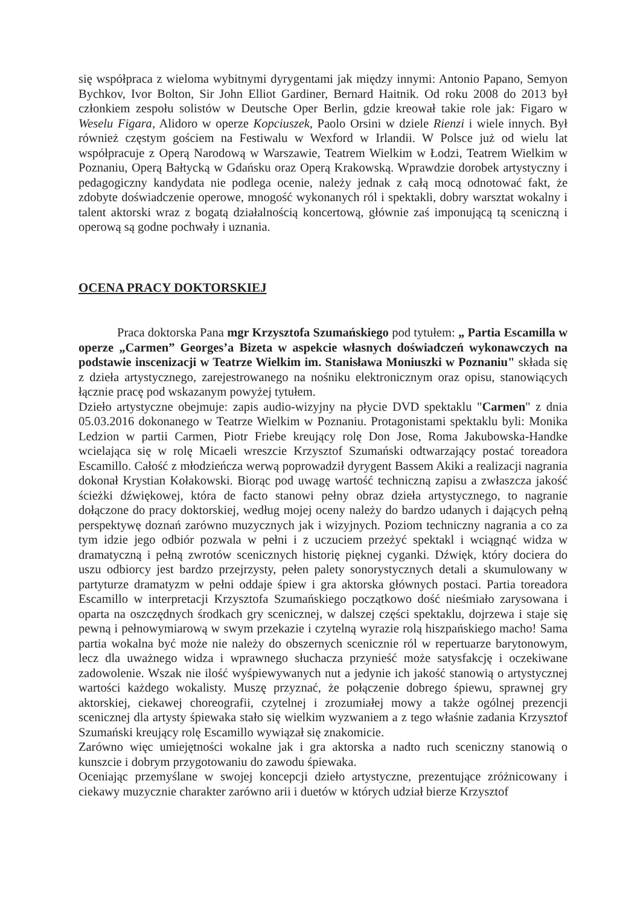się współpraca z wieloma wybitnymi dyrygentami jak między innymi: Antonio Papano, Semyon Bychkov, Ivor Bolton, Sir John Elliot Gardiner, Bernard Haitnik. Od roku 2008 do 2013 był członkiem zespołu solistów w Deutsche Oper Berlin, gdzie kreował takie role jak: Figaro w Weselu Figara, Alidoro w operze Kopciuszek, Paolo Orsini w dziele Rienzi i wiele innych. Był również częstym gościem na Festiwalu w Wexford w Irlandii. W Polsce już od wielu lat współpracuje z Operą Narodową w Warszawie, Teatrem Wielkim w Łodzi, Teatrem Wielkim w Poznaniu, Operą Bałtycką w Gdańsku oraz Operą Krakowską. Wprawdzie dorobek artystyczny i pedagogiczny kandydata nie podlega ocenie, należy jednak z całą mocą odnotować fakt, że zdobyte doświadczenie operowe, mnogość wykonanych ról i spektakli, dobry warsztat wokalny i talent aktorski wraz z bogatą działalnością koncertową, głównie zaś imponującą tą sceniczną i operową są godne pochwały i uznania.
OCENA PRACY DOKTORSKIEJ
Praca doktorska Pana mgr Krzysztofa Szumańskiego pod tytułem: „ Partia Escamilla w operze „Carmen” Georges’a Bizeta w aspekcie własnych doświadczeń wykonawczych na podstawie inscenizacji w Teatrze Wielkim im. Stanisława Moniuszki w Poznaniu" składa się z dzieła artystycznego, zarejestrowanego na nośniku elektronicznym oraz opisu, stanowiących łącznie pracę pod wskazanym powyżej tytułem.
Dzieło artystyczne obejmuje: zapis audio-wizyjny na płycie DVD spektaklu "Carmen" z dnia 05.03.2016 dokonanego w Teatrze Wielkim w Poznaniu. Protagonistami spektaklu byli: Monika Ledzion w partii Carmen, Piotr Friebe kreujący rolę Don Jose, Roma Jakubowska-Handke wcielająca się w rolę Micaeli wreszcie Krzysztof Szumański odtwarzający postać toreadora Escamillo. Całość z młodzieńcza werwą poprowadził dyrygent Bassem Akiki a realizacji nagrania dokonał Krystian Kołakowski. Biorąc pod uwagę wartość techniczną zapisu a zwłaszcza jakość ścieżki dźwiękowej, która de facto stanowi pełny obraz dzieła artystycznego, to nagranie dołączone do pracy doktorskiej, według mojej oceny należy do bardzo udanych i dających pełną perspektywę doznań zarówno muzycznych jak i wizyjnych. Poziom techniczny nagrania a co za tym idzie jego odbiór pozwala w pełni i z uczuciem przeżyć spektakl i wciągnąć widza w dramatyczną i pełną zwrotów scenicznych historię pięknej cyganki. Dźwięk, który dociera do uszu odbiorcy jest bardzo przejrzysty, pełen palety sonorystycznych detali a skumulowany w partyturze dramatyzm w pełni oddaje śpiew i gra aktorska głównych postaci. Partia toreadora Escamillo w interpretacji Krzysztofa Szumańskiego początkowo dość nieśmiało zarysowana i oparta na oszczędnych środkach gry scenicznej, w dalszej części spektaklu, dojrzewa i staje się pewną i pełnowymiarową w swym przekazie i czytelną wyrazie rolą hiszpańskiego macho! Sama partia wokalna być może nie należy do obszernych scenicznie ról w repertuarze barytonowym, lecz dla uważnego widza i wprawnego słuchacza przynieść może satysfakcję i oczekiwane zadowolenie. Wszak nie ilość wyśpiewywanych nut a jedynie ich jakość stanowią o artystycznej wartości każdego wokalisty. Muszę przyznać, że połączenie dobrego śpiewu, sprawnej gry aktorskiej, ciekawej choreografii, czytelnej i zrozumiałej mowy a także ogólnej prezencji scenicznej dla artysty śpiewaka stało się wielkim wyzwaniem a z tego właśnie zadania Krzysztof Szumański kreujący rolę Escamillo wywiązał się znakomicie.
Zarówno więc umiejętności wokalne jak i gra aktorska a nadto ruch sceniczny stanowią o kunszcie i dobrym przygotowaniu do zawodu śpiewaka.
Oceniając przemyślane w swojej koncepcji dzieło artystyczne, prezentujące zróżnicowany i ciekawy muzycznie charakter zarówno arii i duetów w których udział bierze Krzysztof